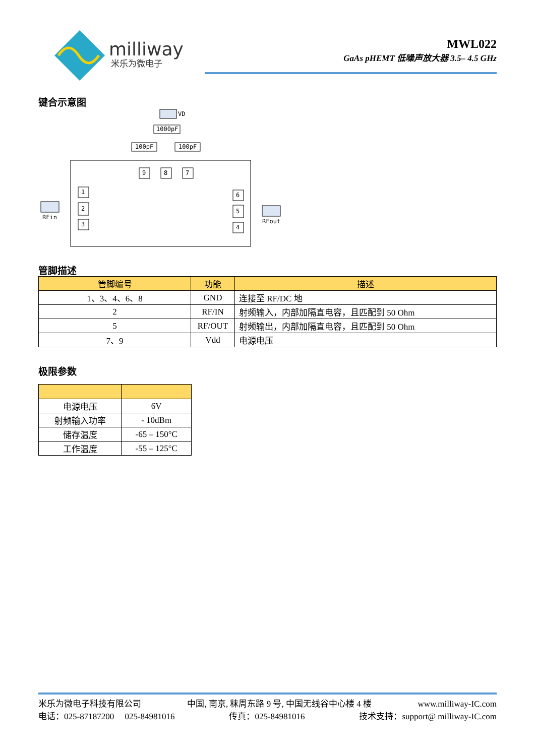milliway
米乐为微电子
MWL022
GaAs pHEMT 低噪声放大器 3.5– 4.5 GHz
键合示意图
VD
1000pF
100pF
100pF
9
8
7
1
2
3
6
5
4
RFin
RFout
管脚描述
| 管脚编号 | 功能 | 描述 |
| --- | --- | --- |
| 1、3、4、6、8 | GND | 连接至 RF/DC 地 |
| 2 | RF/IN | 射频输入，内部加隔直电容，且匹配到 50 Ohm |
| 5 | RF/OUT | 射频输出，内部加隔直电容，且匹配到 50 Ohm |
| 7、9 | Vdd | 电源电压 |
极限参数
| 电源电压 | 6V |
| 射频输入功率 | - 10dBm |
| 储存温度 | -65 – 150°C |
| 工作温度 | -55 – 125°C |
米乐为微电子科技有限公司 中国, 南京, 秣周东路 9 号, 中国无线谷中心楼 4 楼 www.milliway-IC.com
电话：025-87187200 025-84981016 传真：025-84981016 技术支持：support@ milliway-IC.com